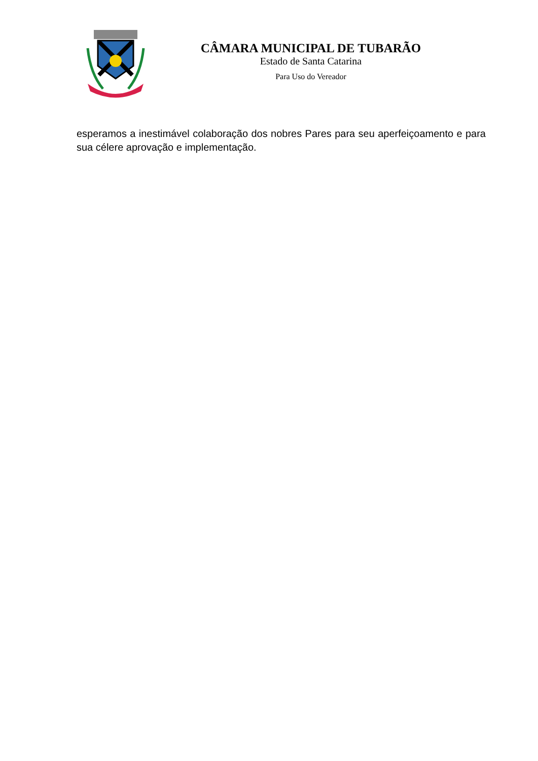CÂMARA MUNICIPAL DE TUBARÃO
Estado de Santa Catarina
Para Uso do Vereador
esperamos a inestimável colaboração dos nobres Pares para seu aperfeiçoamento e para sua célere aprovação e implementação.